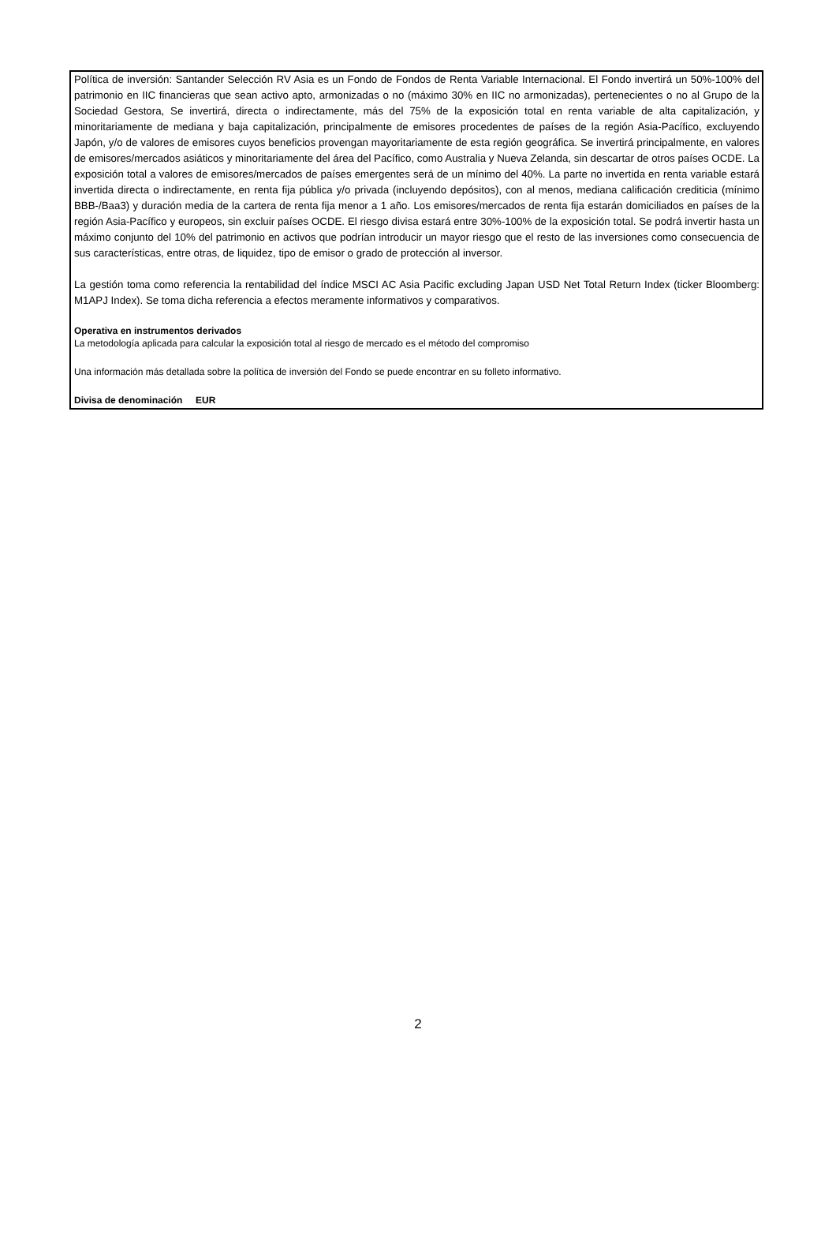Política de inversión: Santander Selección RV Asia es un Fondo de Fondos de Renta Variable Internacional. El Fondo invertirá un 50%-100% del patrimonio en IIC financieras que sean activo apto, armonizadas o no (máximo 30% en IIC no armonizadas), pertenecientes o no al Grupo de la Sociedad Gestora, Se invertirá, directa o indirectamente, más del 75% de la exposición total en renta variable de alta capitalización, y minoritariamente de mediana y baja capitalización, principalmente de emisores procedentes de países de la región Asia-Pacífico, excluyendo Japón, y/o de valores de emisores cuyos beneficios provengan mayoritariamente de esta región geográfica. Se invertirá principalmente, en valores de emisores/mercados asiáticos y minoritariamente del área del Pacífico, como Australia y Nueva Zelanda, sin descartar de otros países OCDE. La exposición total a valores de emisores/mercados de países emergentes será de un mínimo del 40%. La parte no invertida en renta variable estará invertida directa o indirectamente, en renta fija pública y/o privada (incluyendo depósitos), con al menos, mediana calificación crediticia (mínimo BBB-/Baa3) y duración media de la cartera de renta fija menor a 1 año. Los emisores/mercados de renta fija estarán domiciliados en países de la región Asia-Pacífico y europeos, sin excluir países OCDE. El riesgo divisa estará entre 30%-100% de la exposición total. Se podrá invertir hasta un máximo conjunto del 10% del patrimonio en activos que podrían introducir un mayor riesgo que el resto de las inversiones como consecuencia de sus características, entre otras, de liquidez, tipo de emisor o grado de protección al inversor.
La gestión toma como referencia la rentabilidad del índice MSCI AC Asia Pacific excluding Japan USD Net Total Return Index (ticker Bloomberg: M1APJ Index). Se toma dicha referencia a efectos meramente informativos y comparativos.
Operativa en instrumentos derivados
La metodología aplicada para calcular la exposición total al riesgo de mercado es el método del compromiso
Una información más detallada sobre la política de inversión del Fondo se puede encontrar en su folleto informativo.
Divisa de denominación EUR
2